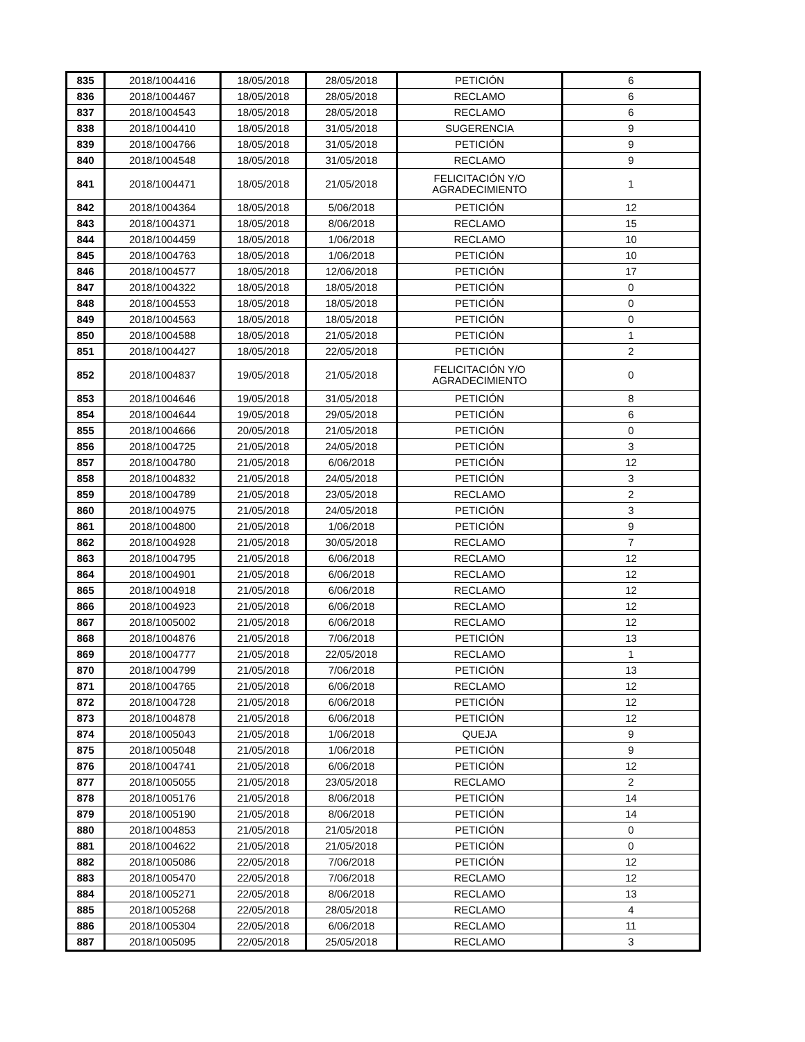| 835 | 2018/1004416 | 18/05/2018 | 28/05/2018 | PETICIÓN | 6 |
| 836 | 2018/1004467 | 18/05/2018 | 28/05/2018 | RECLAMO | 6 |
| 837 | 2018/1004543 | 18/05/2018 | 28/05/2018 | RECLAMO | 6 |
| 838 | 2018/1004410 | 18/05/2018 | 31/05/2018 | SUGERENCIA | 9 |
| 839 | 2018/1004766 | 18/05/2018 | 31/05/2018 | PETICIÓN | 9 |
| 840 | 2018/1004548 | 18/05/2018 | 31/05/2018 | RECLAMO | 9 |
| 841 | 2018/1004471 | 18/05/2018 | 21/05/2018 | FELICITACIÓN Y/O AGRADECIMIENTO | 1 |
| 842 | 2018/1004364 | 18/05/2018 | 5/06/2018 | PETICIÓN | 12 |
| 843 | 2018/1004371 | 18/05/2018 | 8/06/2018 | RECLAMO | 15 |
| 844 | 2018/1004459 | 18/05/2018 | 1/06/2018 | RECLAMO | 10 |
| 845 | 2018/1004763 | 18/05/2018 | 1/06/2018 | PETICIÓN | 10 |
| 846 | 2018/1004577 | 18/05/2018 | 12/06/2018 | PETICIÓN | 17 |
| 847 | 2018/1004322 | 18/05/2018 | 18/05/2018 | PETICIÓN | 0 |
| 848 | 2018/1004553 | 18/05/2018 | 18/05/2018 | PETICIÓN | 0 |
| 849 | 2018/1004563 | 18/05/2018 | 18/05/2018 | PETICIÓN | 0 |
| 850 | 2018/1004588 | 18/05/2018 | 21/05/2018 | PETICIÓN | 1 |
| 851 | 2018/1004427 | 18/05/2018 | 22/05/2018 | PETICIÓN | 2 |
| 852 | 2018/1004837 | 19/05/2018 | 21/05/2018 | FELICITACIÓN Y/O AGRADECIMIENTO | 0 |
| 853 | 2018/1004646 | 19/05/2018 | 31/05/2018 | PETICIÓN | 8 |
| 854 | 2018/1004644 | 19/05/2018 | 29/05/2018 | PETICIÓN | 6 |
| 855 | 2018/1004666 | 20/05/2018 | 21/05/2018 | PETICIÓN | 0 |
| 856 | 2018/1004725 | 21/05/2018 | 24/05/2018 | PETICIÓN | 3 |
| 857 | 2018/1004780 | 21/05/2018 | 6/06/2018 | PETICIÓN | 12 |
| 858 | 2018/1004832 | 21/05/2018 | 24/05/2018 | PETICIÓN | 3 |
| 859 | 2018/1004789 | 21/05/2018 | 23/05/2018 | RECLAMO | 2 |
| 860 | 2018/1004975 | 21/05/2018 | 24/05/2018 | PETICIÓN | 3 |
| 861 | 2018/1004800 | 21/05/2018 | 1/06/2018 | PETICIÓN | 9 |
| 862 | 2018/1004928 | 21/05/2018 | 30/05/2018 | RECLAMO | 7 |
| 863 | 2018/1004795 | 21/05/2018 | 6/06/2018 | RECLAMO | 12 |
| 864 | 2018/1004901 | 21/05/2018 | 6/06/2018 | RECLAMO | 12 |
| 865 | 2018/1004918 | 21/05/2018 | 6/06/2018 | RECLAMO | 12 |
| 866 | 2018/1004923 | 21/05/2018 | 6/06/2018 | RECLAMO | 12 |
| 867 | 2018/1005002 | 21/05/2018 | 6/06/2018 | RECLAMO | 12 |
| 868 | 2018/1004876 | 21/05/2018 | 7/06/2018 | PETICIÓN | 13 |
| 869 | 2018/1004777 | 21/05/2018 | 22/05/2018 | RECLAMO | 1 |
| 870 | 2018/1004799 | 21/05/2018 | 7/06/2018 | PETICIÓN | 13 |
| 871 | 2018/1004765 | 21/05/2018 | 6/06/2018 | RECLAMO | 12 |
| 872 | 2018/1004728 | 21/05/2018 | 6/06/2018 | PETICIÓN | 12 |
| 873 | 2018/1004878 | 21/05/2018 | 6/06/2018 | PETICIÓN | 12 |
| 874 | 2018/1005043 | 21/05/2018 | 1/06/2018 | QUEJA | 9 |
| 875 | 2018/1005048 | 21/05/2018 | 1/06/2018 | PETICIÓN | 9 |
| 876 | 2018/1004741 | 21/05/2018 | 6/06/2018 | PETICIÓN | 12 |
| 877 | 2018/1005055 | 21/05/2018 | 23/05/2018 | RECLAMO | 2 |
| 878 | 2018/1005176 | 21/05/2018 | 8/06/2018 | PETICIÓN | 14 |
| 879 | 2018/1005190 | 21/05/2018 | 8/06/2018 | PETICIÓN | 14 |
| 880 | 2018/1004853 | 21/05/2018 | 21/05/2018 | PETICIÓN | 0 |
| 881 | 2018/1004622 | 21/05/2018 | 21/05/2018 | PETICIÓN | 0 |
| 882 | 2018/1005086 | 22/05/2018 | 7/06/2018 | PETICIÓN | 12 |
| 883 | 2018/1005470 | 22/05/2018 | 7/06/2018 | RECLAMO | 12 |
| 884 | 2018/1005271 | 22/05/2018 | 8/06/2018 | RECLAMO | 13 |
| 885 | 2018/1005268 | 22/05/2018 | 28/05/2018 | RECLAMO | 4 |
| 886 | 2018/1005304 | 22/05/2018 | 6/06/2018 | RECLAMO | 11 |
| 887 | 2018/1005095 | 22/05/2018 | 25/05/2018 | RECLAMO | 3 |